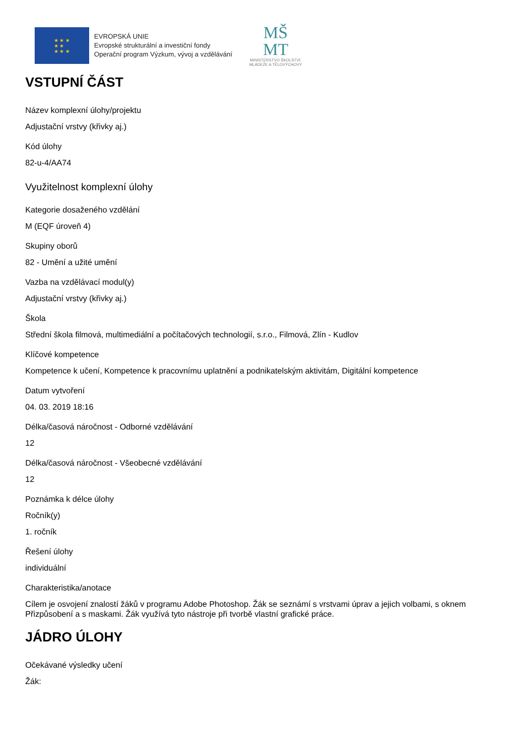★ ★ ★
★ ★
★ ★ ★
EVROPSKÁ UNIE
Evropské strukturální a investiční fondy
Operační program Výzkum, vývoj a vzdělávání
MŠ
MT
MINISTERSTVO ŠKOLSTVÍ,
MLÁDEŽE A TĚLOVÝCHOVY
VSTUPNÍ ČÁST
Název komplexní úlohy/projektu
Adjustační vrstvy (křivky aj.)
Kód úlohy
82-u-4/AA74
Využitelnost komplexní úlohy
Kategorie dosaženého vzdělání
M (EQF úroveň 4)
Skupiny oborů
82 - Umění a užité umění
Vazba na vzdělávací modul(y)
Adjustační vrstvy (křivky aj.)
Škola
Střední škola filmová, multimediální a počítačových technologií, s.r.o., Filmová, Zlín - Kudlov
Klíčové kompetence
Kompetence k učení, Kompetence k pracovnímu uplatnění a podnikatelským aktivitám, Digitální kompetence
Datum vytvoření
04. 03. 2019 18:16
Délka/časová náročnost - Odborné vzdělávání
12
Délka/časová náročnost - Všeobecné vzdělávání
12
Poznámka k délce úlohy
Ročník(y)
1. ročník
Řešení úlohy
individuální
Charakteristika/anotace
Cílem je osvojení znalostí žáků v programu Adobe Photoshop. Žák se seznámí s vrstvami úprav a jejich volbami, s oknem Přizpůsobení a s maskami. Žák využívá tyto nástroje při tvorbě vlastní grafické práce.
JÁDRO ÚLOHY
Očekávané výsledky učení
Žák: